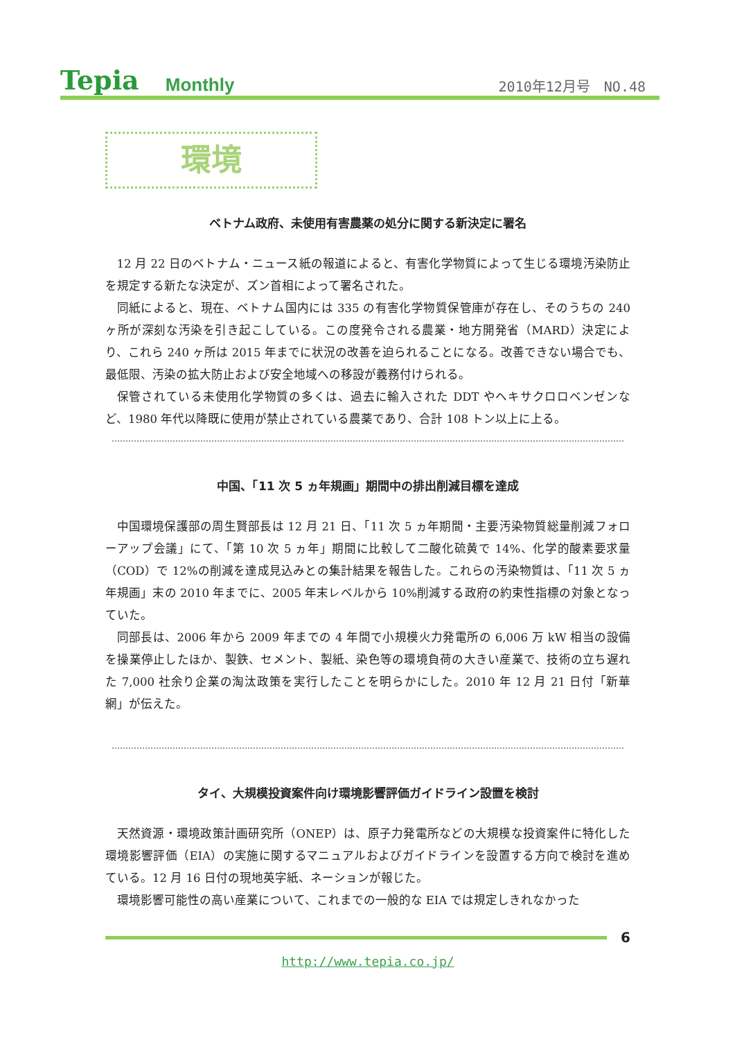Tepia Monthly 2010年12月号　NO.48
環境
ベトナム政府、未使用有害農薬の処分に関する新決定に署名
12 月 22 日のベトナム・ニュース紙の報道によると、有害化学物質によって生じる環境汚染防止を規定する新たな決定が、ズン首相によって署名された。
同紙によると、現在、ベトナム国内には 335 の有害化学物質保管庫が存在し、そのうちの 240 ヶ所が深刻な汚染を引き起こしている。この度発令される農業・地方開発省（MARD）決定により、これら 240 ヶ所は 2015 年までに状況の改善を迫られることになる。改善できない場合でも、最低限、汚染の拡大防止および安全地域への移設が義務付けられる。
保管されている未使用化学物質の多くは、過去に輸入された DDT やヘキサクロロベンゼンなど、1980 年代以降既に使用が禁止されている農薬であり、合計 108 トン以上に上る。
中国、「11 次 5 ヵ年規画」期間中の排出削減目標を達成
中国環境保護部の周生賢部長は 12 月 21 日、「11 次 5 ヵ年期間・主要汚染物質総量削減フォローアップ会議」にて、「第 10 次 5 ヵ年」期間に比較して二酸化硫黄で 14%、化学的酸素要求量（COD）で 12%の削減を達成見込みとの集計結果を報告した。これらの汚染物質は、「11 次 5 ヵ年規画」末の 2010 年までに、2005 年末レベルから 10%削減する政府の約束性指標の対象となっていた。
同部長は、2006 年から 2009 年までの 4 年間で小規模火力発電所の 6,006 万 kW 相当の設備を操業停止したほか、製鉄、セメント、製紙、染色等の環境負荷の大きい産業で、技術の立ち遅れた 7,000 社余り企業の淘汰政策を実行したことを明らかにした。2010 年 12 月 21 日付「新華網」が伝えた。
タイ、大規模投資案件向け環境影響評価ガイドライン設置を検討
天然資源・環境政策計画研究所（ONEP）は、原子力発電所などの大規模な投資案件に特化した環境影響評価（EIA）の実施に関するマニュアルおよびガイドラインを設置する方向で検討を進めている。12 月 16 日付の現地英字紙、ネーションが報じた。
環境影響可能性の高い産業について、これまでの一般的な EIA では規定しきれなかった
6
http://www.tepia.co.jp/